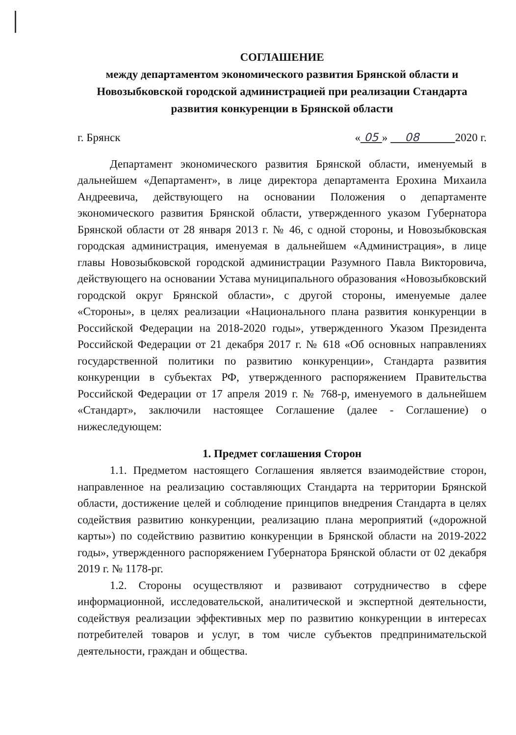СОГЛАШЕНИЕ
между департаментом экономического развития Брянской области и Новозыбковской городской администрацией при реализации Стандарта развития конкуренции в Брянской области
г. Брянск « 05 » 08 2020 г.
Департамент экономического развития Брянской области, именуемый в дальнейшем «Департамент», в лице директора департамента Ерохина Михаила Андреевича, действующего на основании Положения о департаменте экономического развития Брянской области, утвержденного указом Губернатора Брянской области от 28 января 2013 г. № 46, с одной стороны, и Новозыбковская городская администрация, именуемая в дальнейшем «Администрация», в лице главы Новозыбковской городской администрации Разумного Павла Викторовича, действующего на основании Устава муниципального образования «Новозыбковский городской округ Брянской области», с другой стороны, именуемые далее «Стороны», в целях реализации «Национального плана развития конкуренции в Российской Федерации на 2018-2020 годы», утвержденного Указом Президента Российской Федерации от 21 декабря 2017 г. № 618 «Об основных направлениях государственной политики по развитию конкуренции», Стандарта развития конкуренции в субъектах РФ, утвержденного распоряжением Правительства Российской Федерации от 17 апреля 2019 г. № 768-р, именуемого в дальнейшем «Стандарт», заключили настоящее Соглашение (далее - Соглашение) о нижеследующем:
1. Предмет соглашения Сторон
1.1. Предметом настоящего Соглашения является взаимодействие сторон, направленное на реализацию составляющих Стандарта на территории Брянской области, достижение целей и соблюдение принципов внедрения Стандарта в целях содействия развитию конкуренции, реализацию плана мероприятий («дорожной карты») по содействию развитию конкуренции в Брянской области на 2019-2022 годы», утвержденного распоряжением Губернатора Брянской области от 02 декабря 2019 г. № 1178-рг.
1.2. Стороны осуществляют и развивают сотрудничество в сфере информационной, исследовательской, аналитической и экспертной деятельности, содействуя реализации эффективных мер по развитию конкуренции в интересах потребителей товаров и услуг, в том числе субъектов предпринимательской деятельности, граждан и общества.